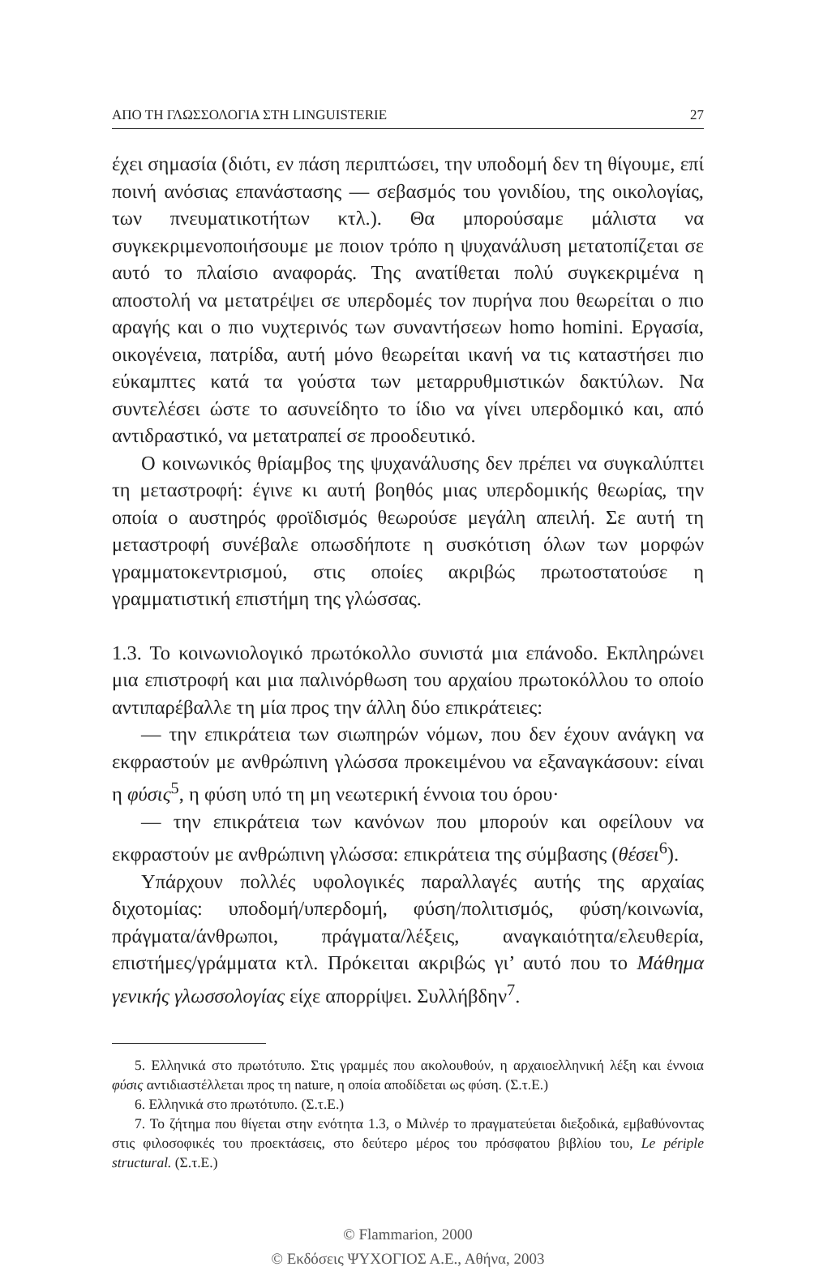ΑΠΟ ΤΗ ΓΛΩΣΣΟΛΟΓΙΑ ΣΤΗ LINGUISTERIE 27
έχει σημασία (διότι, εν πάση περιπτώσει, την υποδομή δεν τη θίγουμε, επί ποινή ανόσιας επανάστασης — σεβασμός του γονιδίου, της οικολογίας, των πνευματικοτήτων κτλ.). Θα μπορούσαμε μάλιστα να συγκεκριμενοποιήσουμε με ποιον τρόπο η ψυχανάλυση μετατοπίζεται σε αυτό το πλαίσιο αναφοράς. Της ανατίθεται πολύ συγκεκριμένα η αποστολή να μετατρέψει σε υπερδομές τον πυρήνα που θεωρείται ο πιο αραγής και ο πιο νυχτερινός των συναντήσεων homo homini. Εργασία, οικογένεια, πατρίδα, αυτή μόνο θεωρείται ικανή να τις καταστήσει πιο εύκαμπτες κατά τα γούστα των μεταρρυθμιστικών δακτύλων. Να συντελέσει ώστε το ασυνείδητο το ίδιο να γίνει υπερδομικό και, από αντιδραστικό, να μετατραπεί σε προοδευτικό.
Ο κοινωνικός θρίαμβος της ψυχανάλυσης δεν πρέπει να συγκαλύπτει τη μεταστροφή: έγινε κι αυτή βοηθός μιας υπερδομικής θεωρίας, την οποία ο αυστηρός φροϊδισμός θεωρούσε μεγάλη απειλή. Σε αυτή τη μεταστροφή συνέβαλε οπωσδήποτε η συσκότιση όλων των μορφών γραμματοκεντρισμού, στις οποίες ακριβώς πρωτοστατούσε η γραμματιστική επιστήμη της γλώσσας.
1.3. Το κοινωνιολογικό πρωτόκολλο συνιστά μια επάνοδο. Εκπληρώνει μια επιστροφή και μια παλινόρθωση του αρχαίου πρωτοκόλλου το οποίο αντιπαρέβαλλε τη μία προς την άλλη δύο επικράτειες:
— την επικράτεια των σιωπηρών νόμων, που δεν έχουν ανάγκη να εκφραστούν με ανθρώπινη γλώσσα προκειμένου να εξαναγκάσουν: είναι η φύσις<sup>5</sup>, η φύση υπό τη μη νεωτερική έννοια του όρου·
— την επικράτεια των κανόνων που μπορούν και οφείλουν να εκφραστούν με ανθρώπινη γλώσσα: επικράτεια της σύμβασης (θέσει<sup>6</sup>).
Υπάρχουν πολλές υφολογικές παραλλαγές αυτής της αρχαίας διχοτομίας: υποδομή/υπερδομή, φύση/πολιτισμός, φύση/κοινωνία, πράγματα/άνθρωποι, πράγματα/λέξεις, αναγκαιότητα/ελευθερία, επιστήμες/γράμματα κτλ. Πρόκειται ακριβώς γι’ αυτό που το Μάθημα γενικής γλωσσολογίας είχε απορρίψει. Συλλήβδην<sup>7</sup>.
5. Ελληνικά στο πρωτότυπο. Στις γραμμές που ακολουθούν, η αρχαιοελληνική λέξη και έννοια φύσις αντιδιαστέλλεται προς τη nature, η οποία αποδίδεται ως φύση. (Σ.τ.Ε.)
6. Ελληνικά στο πρωτότυπο. (Σ.τ.Ε.)
7. Το ζήτημα που θίγεται στην ενότητα 1.3, ο Μιλνέρ το πραγματεύεται διεξοδικά, εμβαθύνοντας στις φιλοσοφικές του προεκτάσεις, στο δεύτερο μέρος του πρόσφατου βιβλίου του, Le périple structural. (Σ.τ.Ε.)
© Flammarion, 2000
© Εκδόσεις ΨΥΧΟΓΙΟΣ Α.Ε., Αθήνα, 2003